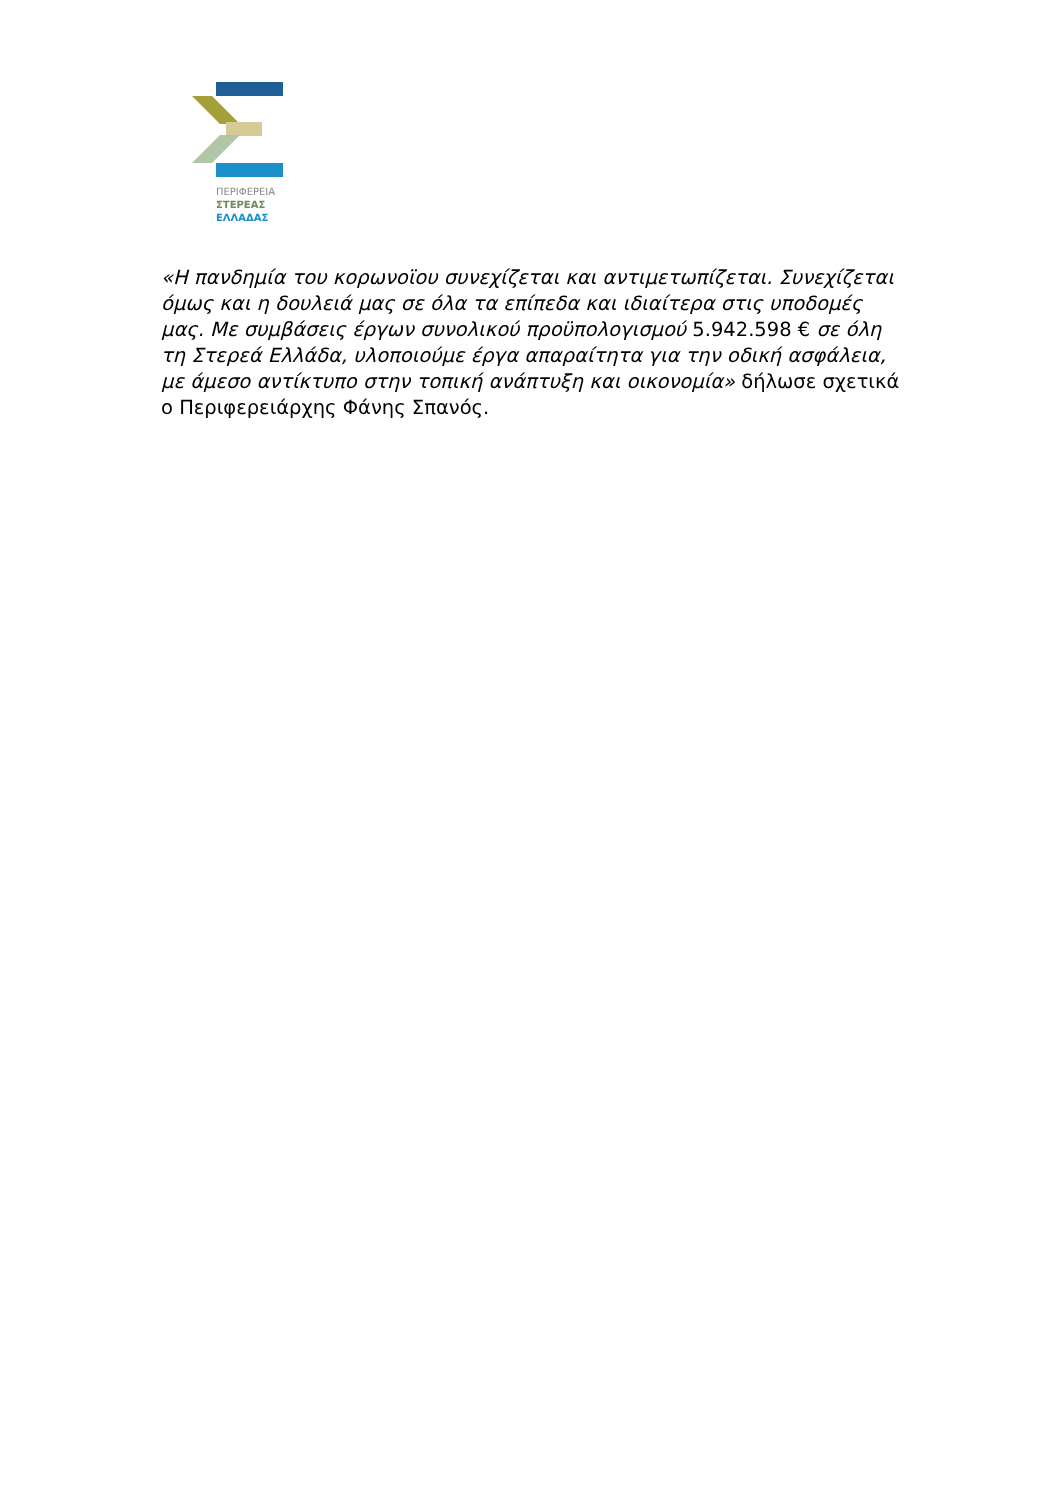ΠΕΡΙΦΕΡΕΙΑ
ΣΤΕΡΕΑΣ
ΕΛΛΑΔΑΣ
«Η πανδημία του κορωνοϊου συνεχίζεται και αντιμετωπίζεται. Συνεχίζεται όμως και η δουλειά μας σε όλα τα επίπεδα και ιδιαίτερα στις υποδομές μας. Με συμβάσεις έργων συνολικού προϋπολογισμού 5.942.598 € σε όλη τη Στερεά Ελλάδα, υλοποιούμε έργα απαραίτητα για την οδική ασφάλεια, με άμεσο αντίκτυπο στην τοπική ανάπτυξη και οικονομία» δήλωσε σχετικά ο Περιφερειάρχης Φάνης Σπανός.